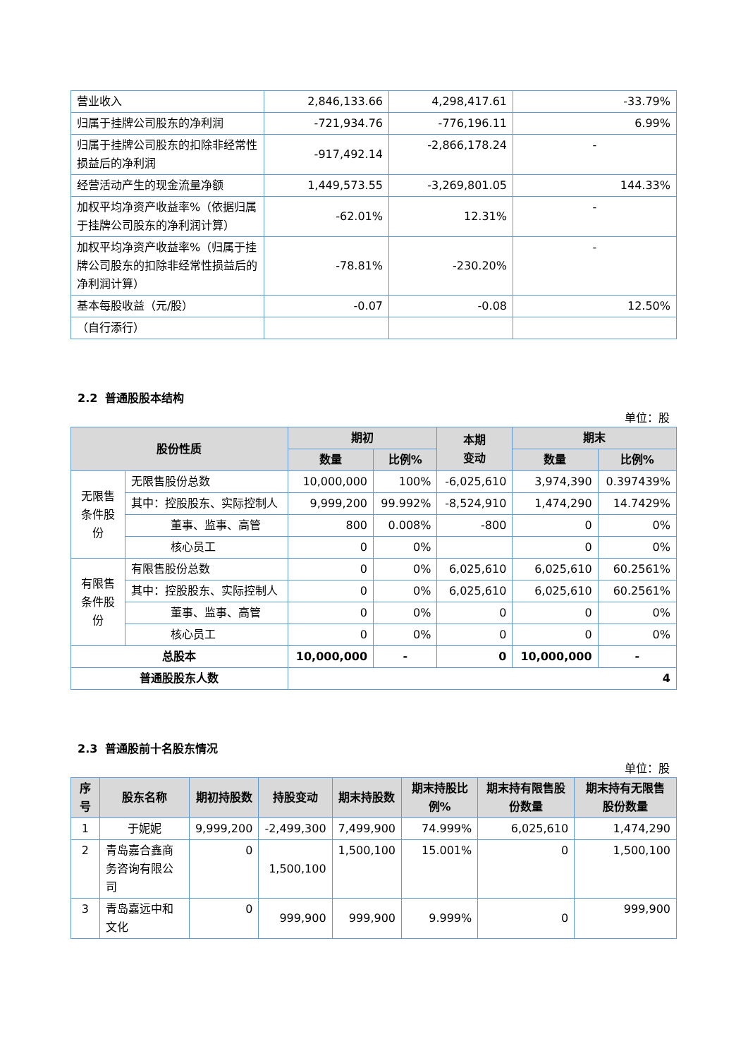| 营业收入 | 2,846,133.66 | 4,298,417.61 | -33.79% |
| 归属于挂牌公司股东的净利润 | -721,934.76 | -776,196.11 | 6.99% |
| 归属于挂牌公司股东的扣除非经常性损益后的净利润 | -917,492.14 | -2,866,178.24 | - |
| 经营活动产生的现金流量净额 | 1,449,573.55 | -3,269,801.05 | 144.33% |
| 加权平均净资产收益率%（依据归属于挂牌公司股东的净利润计算） | -62.01% | 12.31% | - |
| 加权平均净资产收益率%（归属于挂牌公司股东的扣除非经常性损益后的净利润计算） | -78.81% | -230.20% | - |
| 基本每股收益（元/股） | -0.07 | -0.08 | 12.50% |
| （自行添行） | | | |
2.2 普通股股本结构
单位：股
| 股份性质 | | 期初 | | 本期 变动 | 期末 | |
| --- | --- | --- | --- | --- | --- | --- |
| | | 数量 | 比例% | | 数量 | 比例% |
| 无限售条件股份 | 无限售股份总数 | 10,000,000 | 100% | -6,025,610 | 3,974,390 | 0.397439% |
| | 其中：控股股东、实际控制人 | 9,999,200 | 99.992% | -8,524,910 | 1,474,290 | 14.7429% |
| | 董事、监事、高管 | 800 | 0.008% | -800 | 0 | 0% |
| | 核心员工 | 0 | 0% | | 0 | 0% |
| 有限售条件股份 | 有限售股份总数 | 0 | 0% | 6,025,610 | 6,025,610 | 60.2561% |
| | 其中：控股股东、实际控制人 | 0 | 0% | 6,025,610 | 6,025,610 | 60.2561% |
| | 董事、监事、高管 | 0 | 0% | 0 | 0 | 0% |
| | 核心员工 | 0 | 0% | 0 | 0 | 0% |
| 总股本 | | 10,000,000 | - | 0 | 10,000,000 | - |
| 普通股股东人数 | | 4 | | | | |
2.3 普通股前十名股东情况
单位：股
| 序号 | 股东名称 | 期初持股数 | 持股变动 | 期末持股数 | 期末持股比例% | 期末持有限售股份数量 | 期末持有无限售股份数量 |
| --- | --- | --- | --- | --- | --- | --- | --- |
| 1 | 于妮妮 | 9,999,200 | -2,499,300 | 7,499,900 | 74.999% | 6,025,610 | 1,474,290 |
| 2 | 青岛嘉合鑫商务咨询有限公司 | 0 | 1,500,100 | 1,500,100 | 15.001% | 0 | 1,500,100 |
| 3 | 青岛嘉远中和文化 | 0 | 999,900 | 999,900 | 9.999% | 0 | 999,900 |